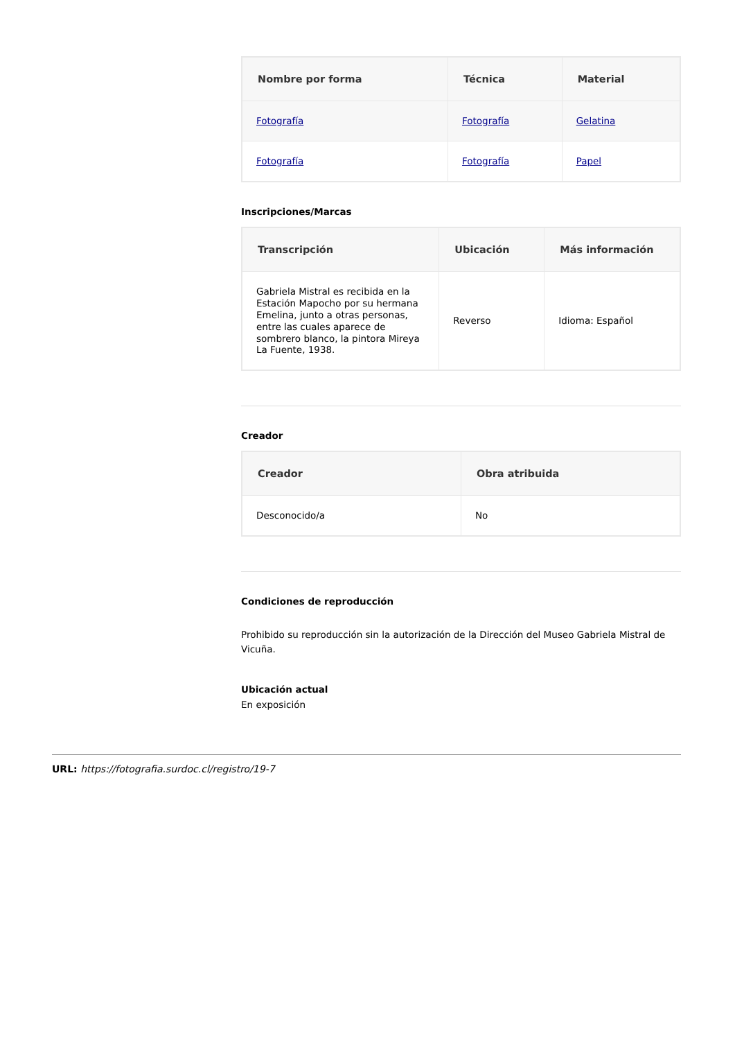| Nombre por forma | Técnica | Material |
| --- | --- | --- |
| Fotografía | Fotografía | Gelatina |
| Fotografía | Fotografía | Papel |
Inscripciones/Marcas
| Transcripción | Ubicación | Más información |
| --- | --- | --- |
| Gabriela Mistral es recibida en la Estación Mapocho por su hermana Emelina, junto a otras personas, entre las cuales aparece de sombrero blanco, la pintora Mireya La Fuente, 1938. | Reverso | Idioma: Español |
Creador
| Creador | Obra atribuida |
| --- | --- |
| Desconocido/a | No |
Condiciones de reproducción
Prohibido su reproducción sin la autorización de la Dirección del Museo Gabriela Mistral de Vicuña.
Ubicación actual
En exposición
URL: https://fotografia.surdoc.cl/registro/19-7